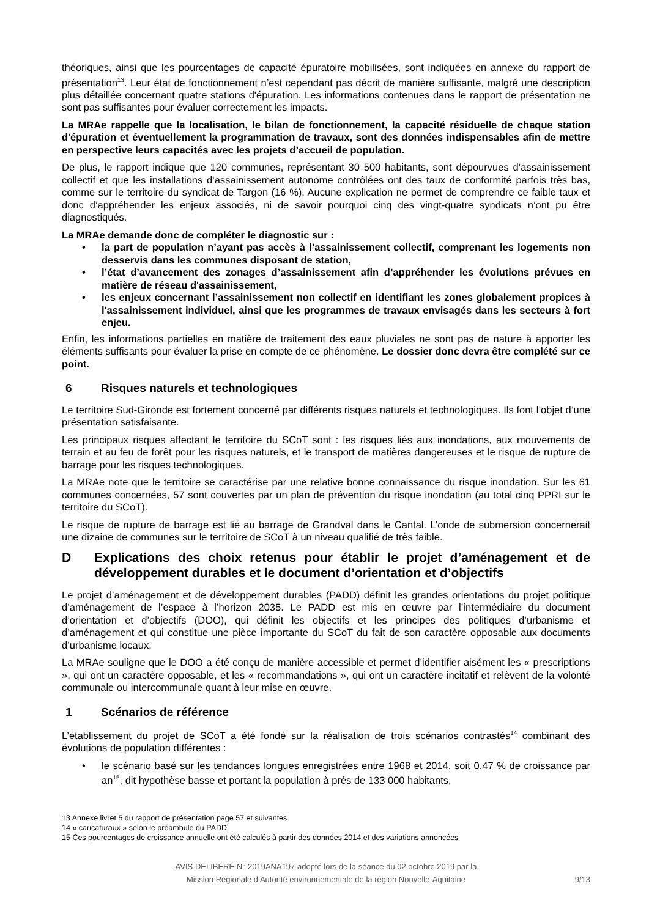théoriques, ainsi que les pourcentages de capacité épuratoire mobilisées, sont indiquées en annexe du rapport de présentation<sup>13</sup>. Leur état de fonctionnement n’est cependant pas décrit de manière suffisante, malgré une description plus détaillée concernant quatre stations d'épuration. Les informations contenues dans le rapport de présentation ne sont pas suffisantes pour évaluer correctement les impacts.
La MRAe rappelle que la localisation, le bilan de fonctionnement, la capacité résiduelle de chaque station d'épuration et éventuellement la programmation de travaux, sont des données indispensables afin de mettre en perspective leurs capacités avec les projets d’accueil de population.
De plus, le rapport indique que 120 communes, représentant 30 500 habitants, sont dépourvues d’assainissement collectif et que les installations d’assainissement autonome contrôlées ont des taux de conformité parfois très bas, comme sur le territoire du syndicat de Targon (16 %). Aucune explication ne permet de comprendre ce faible taux et donc d’appréhender les enjeux associés, ni de savoir pourquoi cinq des vingt-quatre syndicats n’ont pu être diagnostiqués.
La MRAe demande donc de compléter le diagnostic sur :
• la part de population n’ayant pas accès à l’assainissement collectif, comprenant les logements non desservis dans les communes disposant de station,
• l’état d’avancement des zonages d’assainissement afin d’appréhender les évolutions prévues en matière de réseau d'assainissement,
• les enjeux concernant l’assainissement non collectif en identifiant les zones globalement propices à l'assainissement individuel, ainsi que les programmes de travaux envisagés dans les secteurs à fort enjeu.
Enfin, les informations partielles en matière de traitement des eaux pluviales ne sont pas de nature à apporter les éléments suffisants pour évaluer la prise en compte de ce phénomène. Le dossier donc devra être complété sur ce point.
6 Risques naturels et technologiques
Le territoire Sud-Gironde est fortement concerné par différents risques naturels et technologiques. Ils font l’objet d’une présentation satisfaisante.
Les principaux risques affectant le territoire du SCoT sont : les risques liés aux inondations, aux mouvements de terrain et au feu de forêt pour les risques naturels, et le transport de matières dangereuses et le risque de rupture de barrage pour les risques technologiques.
La MRAe note que le territoire se caractérise par une relative bonne connaissance du risque inondation. Sur les 61 communes concernées, 57 sont couvertes par un plan de prévention du risque inondation (au total cinq PPRI sur le territoire du SCoT).
Le risque de rupture de barrage est lié au barrage de Grandval dans le Cantal. L’onde de submersion concernerait une dizaine de communes sur le territoire de SCoT à un niveau qualifié de très faible.
D Explications des choix retenus pour établir le projet d’aménagement et de développement durables et le document d’orientation et d’objectifs
Le projet d’aménagement et de développement durables (PADD) définit les grandes orientations du projet politique d’aménagement de l’espace à l’horizon 2035. Le PADD est mis en œuvre par l’intermédiaire du document d’orientation et d’objectifs (DOO), qui définit les objectifs et les principes des politiques d’urbanisme et d’aménagement et qui constitue une pièce importante du SCoT du fait de son caractère opposable aux documents d’urbanisme locaux.
La MRAe souligne que le DOO a été conçu de manière accessible et permet d’identifier aisément les « prescriptions », qui ont un caractère opposable, et les « recommandations », qui ont un caractère incitatif et relèvent de la volonté communale ou intercommunale quant à leur mise en œuvre.
1 Scénarios de référence
L’établissement du projet de SCoT a été fondé sur la réalisation de trois scénarios contrastés<sup>14</sup> combinant des évolutions de population différentes :
• le scénario basé sur les tendances longues enregistrées entre 1968 et 2014, soit 0,47 % de croissance par an<sup>15</sup>, dit hypothèse basse et portant la population à près de 133 000 habitants,
13 Annexe livret 5 du rapport de présentation page 57 et suivantes
14 « caricaturaux » selon le préambule du PADD
15 Ces pourcentages de croissance annuelle ont été calculés à partir des données 2014 et des variations annoncées
AVIS DÉLIBÉRÉ N° 2019ANA197 adopté lors de la séance du 02 octobre 2019 par la
Mission Régionale d’Autorité environnementale de la région Nouvelle-Aquitaine
9/13